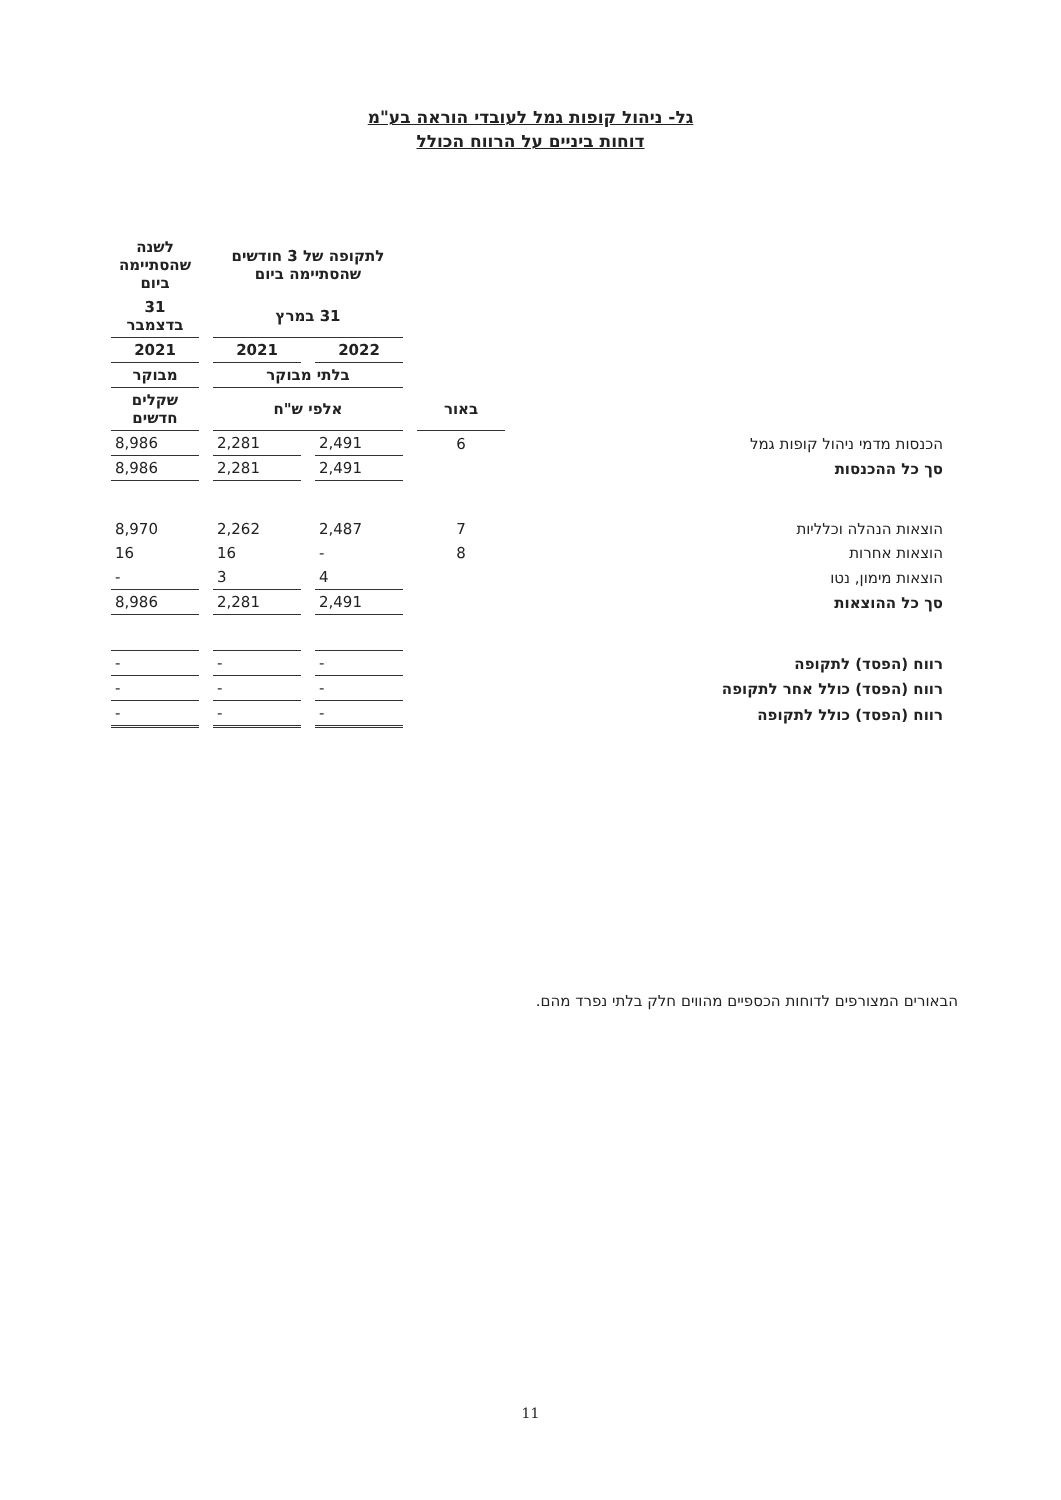גל- ניהול קופות גמל לעובדי הוראה בע"מ
דוחות ביניים על הרווח הכולל
| | | לתקופה של 3 חודשים שהסתיימה ביום | | לשנה שהסתיימה ביום |
| --- | --- | --- | --- | --- |
| | | 31 במרץ | | 31 בדצמבר |
| | | 2022 | 2021 | 2021 |
| | | בלתי מבוקר | | מבוקר |
| | באור | אלפי ש"ח | | שקלים חדשים |
| הכנסות מדמי ניהול קופות גמל | 6 | 2,491 | 2,281 | 8,986 |
| סך כל ההכנסות | | 2,491 | 2,281 | 8,986 |
| הוצאות הנהלה וכלליות | 7 | 2,487 | 2,262 | 8,970 |
| הוצאות אחרות | 8 | - | 16 | 16 |
| הוצאות מימון, נטו | | 4 | 3 | - |
| סך כל ההוצאות | | 2,491 | 2,281 | 8,986 |
| רווח (הפסד) לתקופה | | - | - | - |
| רווח (הפסד) כולל אחר לתקופה | | - | - | - |
| רווח (הפסד) כולל לתקופה | | - | - | - |
הבאורים המצורפים לדוחות הכספיים מהווים חלק בלתי נפרד מהם.
11